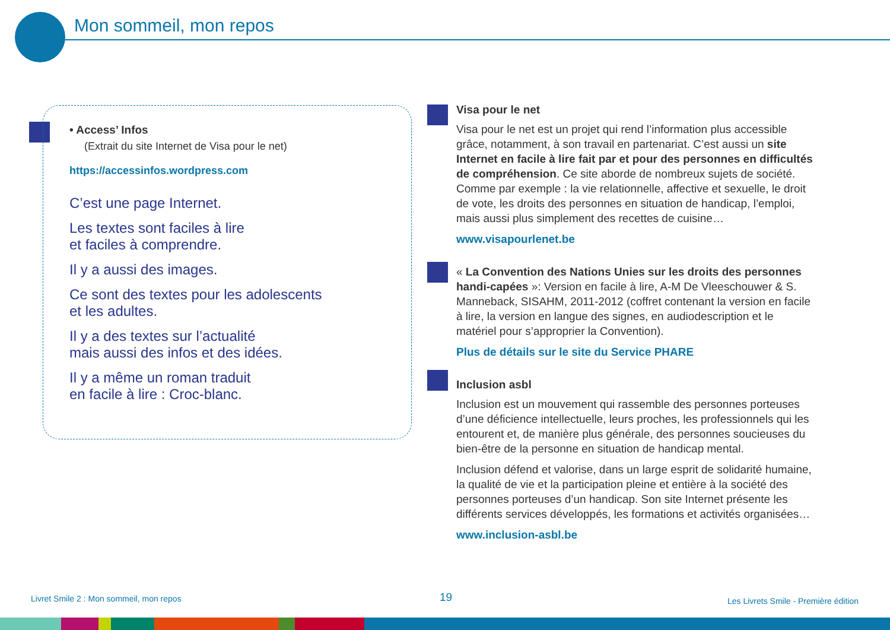Mon sommeil, mon repos
• Access’ Infos
(Extrait du site Internet de Visa pour le net)
https://accessinfos.wordpress.com
C’est une page Internet.
Les textes sont faciles à lire
et faciles à comprendre.
Il y a aussi des images.
Ce sont des textes pour les adolescents
et les adultes.
Il y a des textes sur l’actualité
mais aussi des infos et des idées.
Il y a même un roman traduit
en facile à lire : Croc-blanc.
Visa pour le net
Visa pour le net est un projet qui rend l’information plus accessible grâce, notamment, à son travail en partenariat. C’est aussi un site Internet en facile à lire fait par et pour des personnes en difficultés de compréhension. Ce site aborde de nombreux sujets de société. Comme par exemple : la vie relationnelle, affective et sexuelle, le droit de vote, les droits des personnes en situation de handicap, l’emploi, mais aussi plus simplement des recettes de cuisine…
www.visapourlenet.be
« La Convention des Nations Unies sur les droits des personnes handi-capées »: Version en facile à lire, A-M De Vleeschouwer & S. Manneback, SISAHM, 2011-2012 (coffret contenant la version en facile à lire, la version en langue des signes, en audiodescription et le matériel pour s’approprier la Convention).
Plus de détails sur le site du Service PHARE
Inclusion asbl
Inclusion est un mouvement qui rassemble des personnes porteuses d’une déficience intellectuelle, leurs proches, les professionnels qui les entourent et, de manière plus générale, des personnes soucieuses du bien-être de la personne en situation de handicap mental.
Inclusion défend et valorise, dans un large esprit de solidarité humaine, la qualité de vie et la participation pleine et entière à la société des personnes porteuses d’un handicap. Son site Internet présente les différents services développés, les formations et activités organisées…
www.inclusion-asbl.be
Livret Smile 2 : Mon sommeil, mon repos
19
Les Livrets Smile - Première édition